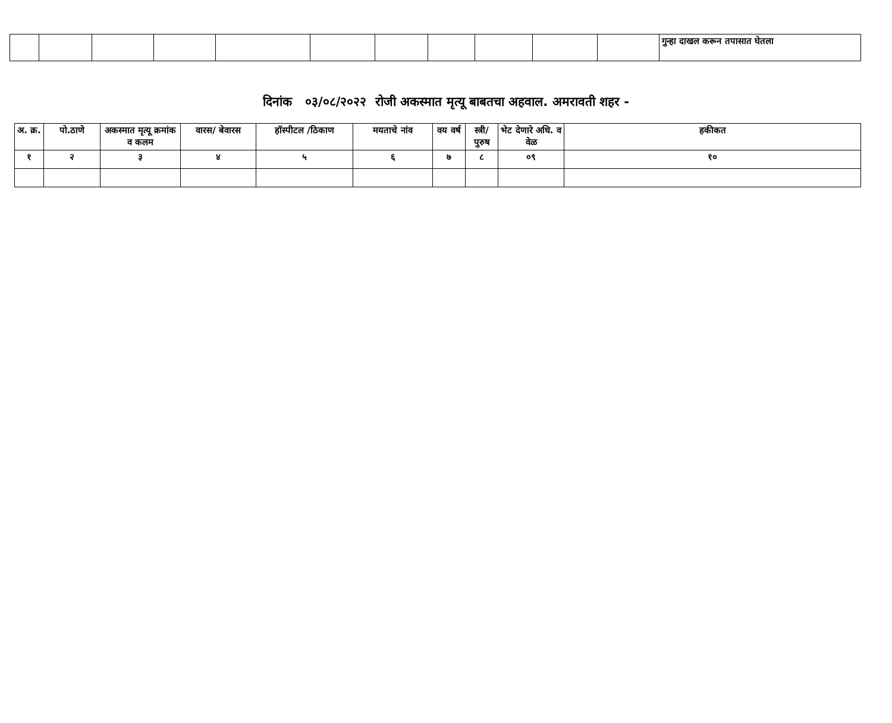| | | | | | | | | | | | गुन्हा दाखल करून तपासात घेतला |
दिनांक ०३/०८/२०२२ रोजी अकस्मात मृत्यू बाबतचा अहवाल. अमरावती शहर -
| अ. क्र. | पो.ठाणे | अकस्मात मृत्यू क्रमांक व कलम | वारस/ बेवारस | हॉस्पीटल /ठिकाण | मयताचे नांव | वय वर्ष | स्त्री/ पुरुष | भेट देणारे अधि. व वेळ | हकीकत |
| --- | --- | --- | --- | --- | --- | --- | --- | --- | --- |
| १ | २ | ३ | ४ | ५ | ६ | ७ | ८ | ०९ | १० |